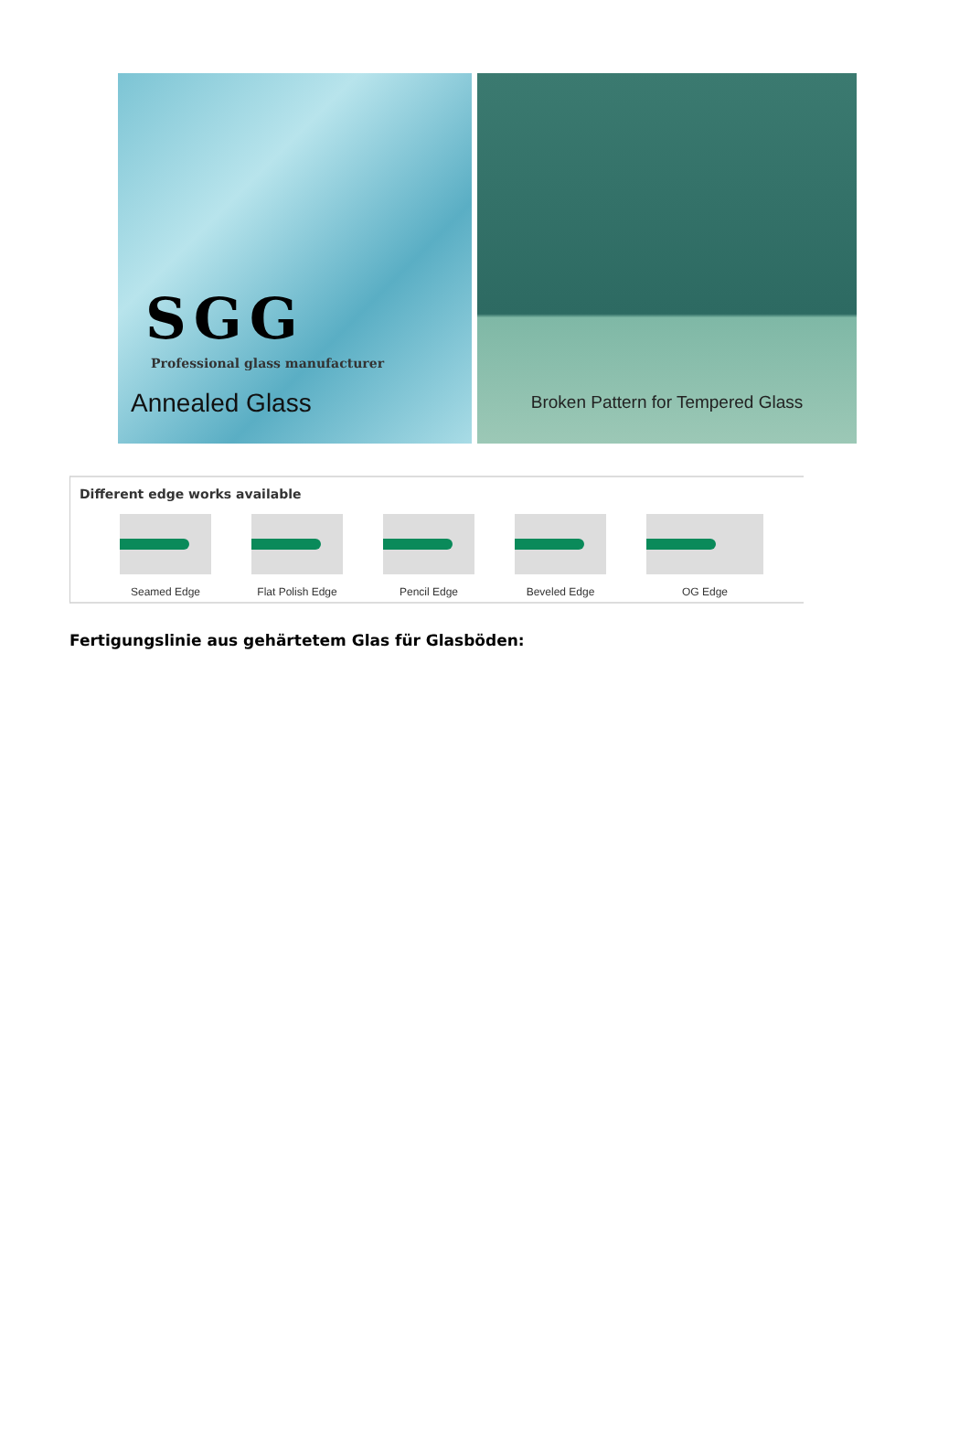SGG
Professional glass manufacturer
Annealed Glass
Broken Pattern for Tempered Glass
Different edge works available
Seamed Edge Flat Polish Edge Pencil Edge Beveled Edge OG Edge
Fertigungslinie aus gehärtetem Glas für Glasböden: